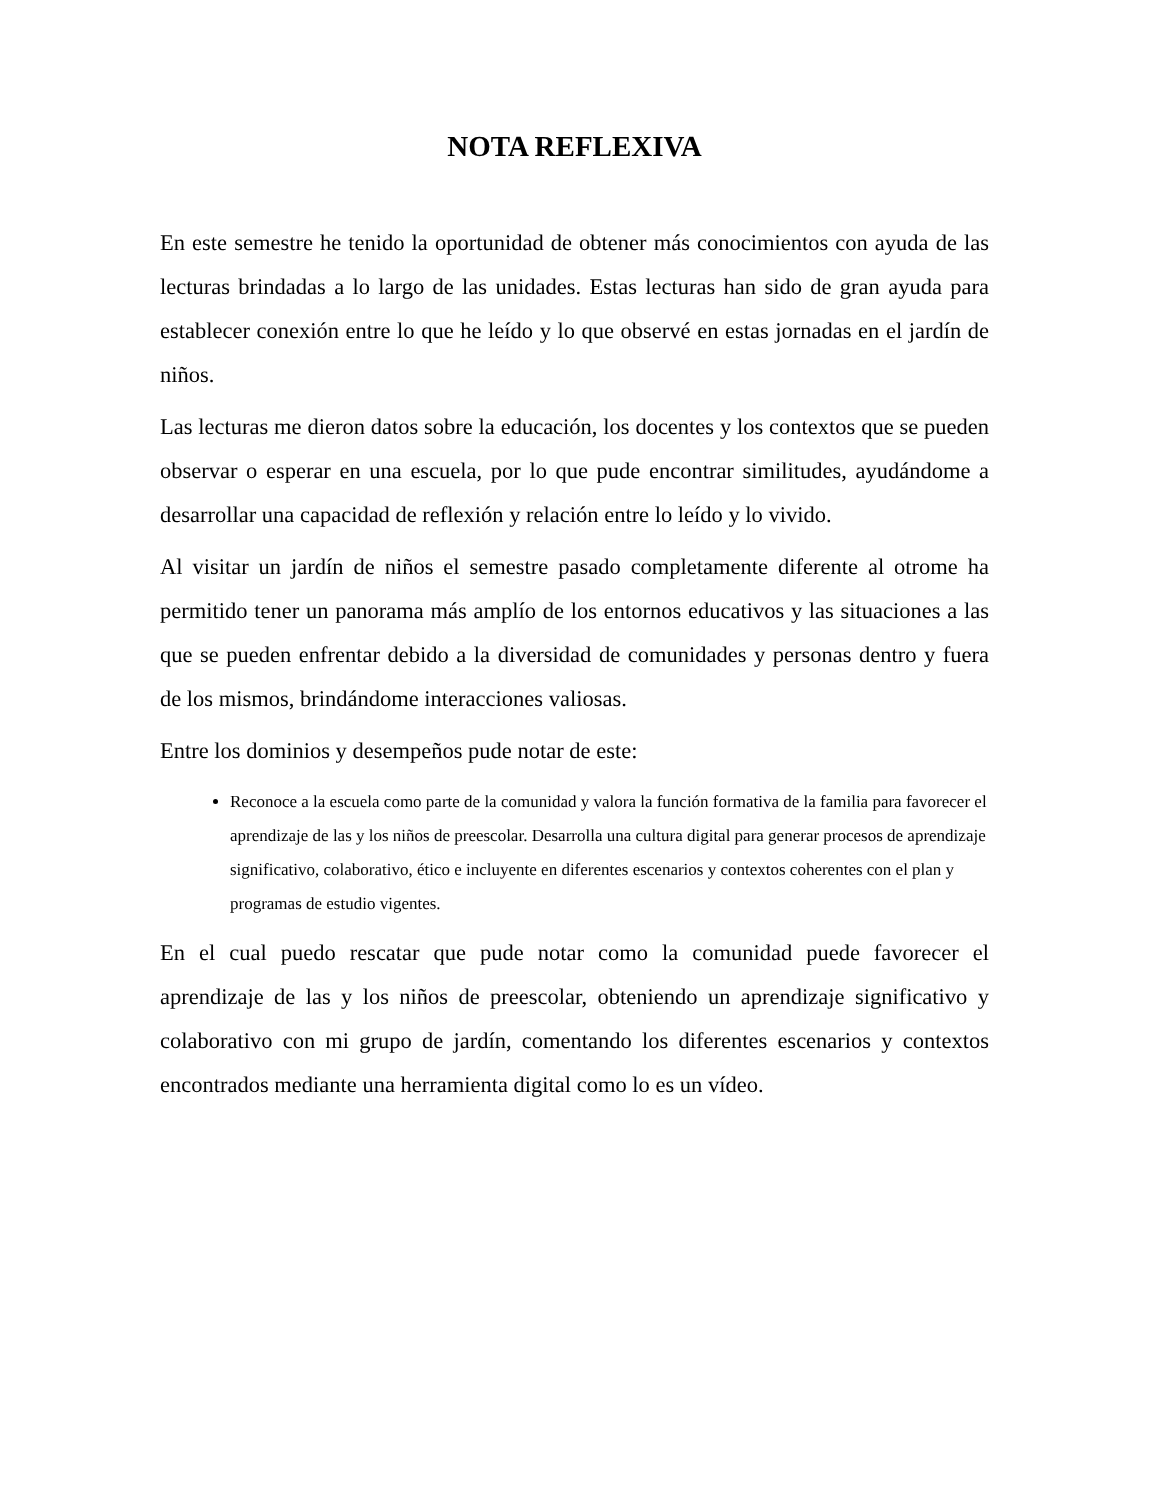NOTA REFLEXIVA
En este semestre he tenido la oportunidad de obtener más conocimientos con ayuda de las lecturas brindadas a lo largo de las unidades. Estas lecturas han sido de gran ayuda para establecer conexión entre lo que he leído y lo que observé en estas jornadas en el jardín de niños.
Las lecturas me dieron datos sobre la educación, los docentes y los contextos que se pueden observar o esperar en una escuela, por lo que pude encontrar similitudes, ayudándome a desarrollar una capacidad de reflexión y relación entre lo leído y lo vivido.
Al visitar un jardín de niños el semestre pasado completamente diferente al otrome ha permitido tener un panorama más amplío de los entornos educativos y las situaciones a las que se pueden enfrentar debido a la diversidad de comunidades y personas dentro y fuera de los mismos, brindándome interacciones valiosas.
Entre los dominios y desempeños pude notar de este:
Reconoce a la escuela como parte de la comunidad y valora la función formativa de la familia para favorecer el aprendizaje de las y los niños de preescolar. Desarrolla una cultura digital para generar procesos de aprendizaje significativo, colaborativo, ético e incluyente en diferentes escenarios y contextos coherentes con el plan y programas de estudio vigentes.
En el cual puedo rescatar que pude notar como la comunidad puede favorecer el aprendizaje de las y los niños de preescolar, obteniendo un aprendizaje significativo y colaborativo con mi grupo de jardín, comentando los diferentes escenarios y contextos encontrados mediante una herramienta digital como lo es un vídeo.